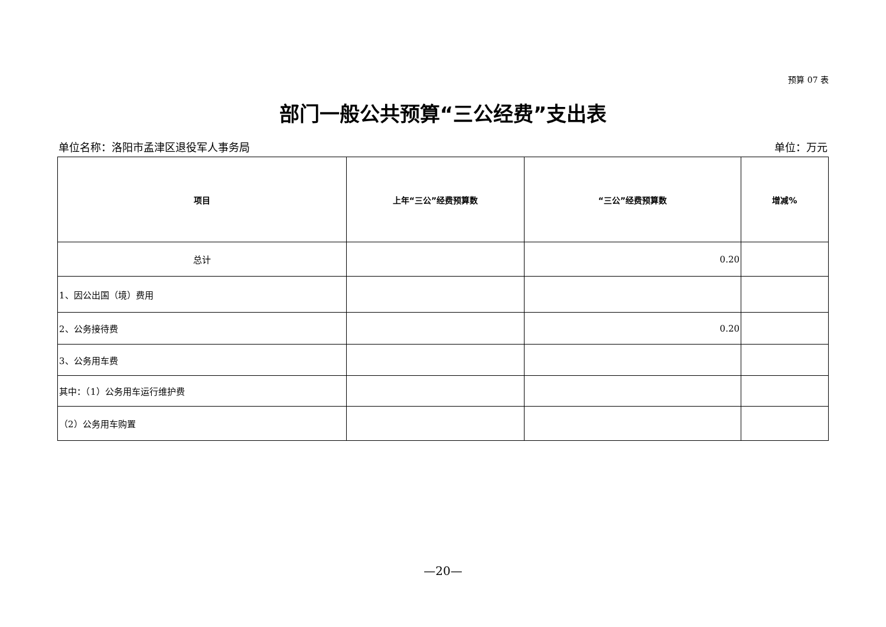预算 07 表
部门一般公共预算“三公经费”支出表
单位名称：洛阳市孟津区退役军人事务局 单位：万元
| 项目 | 上年“三公”经费预算数 | “三公”经费预算数 | 增减% |
| --- | --- | --- | --- |
| 总计 | | 0.20 | |
| 1、因公出国（境）费用 | | | |
| 2、公务接待费 | | 0.20 | |
| 3、公务用车费 | | | |
| 其中：（1）公务用车运行维护费 | | | |
| （2）公务用车购置 | | | |
—20—